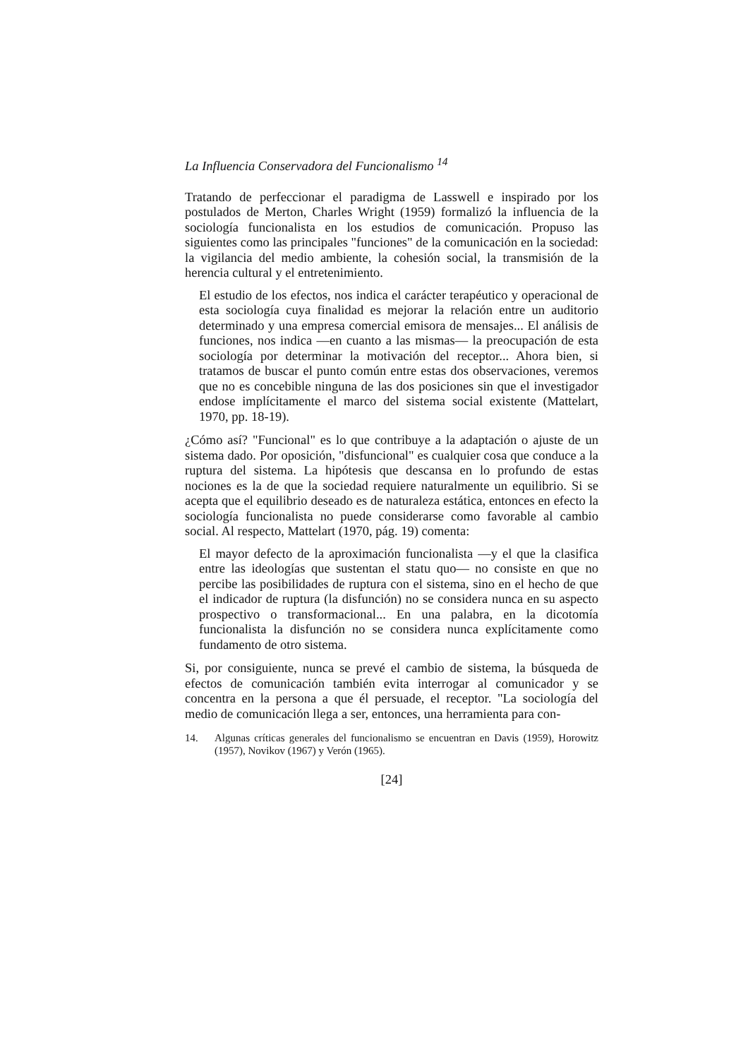La Influencia Conservadora del Funcionalismo <sup>14</sup>
Tratando de perfeccionar el paradigma de Lasswell e inspirado por los postulados de Merton, Charles Wright (1959) formalizó la influencia de la sociología funcionalista en los estudios de comunicación. Propuso las siguientes como las principales "funciones" de la comunicación en la sociedad: la vigilancia del medio ambiente, la cohesión social, la transmisión de la herencia cultural y el entretenimiento.
El estudio de los efectos, nos indica el carácter terapéutico y operacional de esta sociología cuya finalidad es mejorar la relación entre un auditorio determinado y una empresa comercial emisora de mensajes... El análisis de funciones, nos indica —en cuanto a las mismas— la preocupación de esta sociología por determinar la motivación del receptor... Ahora bien, si tratamos de buscar el punto común entre estas dos observaciones, veremos que no es concebible ninguna de las dos posiciones sin que el investigador endose implícitamente el marco del sistema social existente (Mattelart, 1970, pp. 18-19).
¿Cómo así? "Funcional" es lo que contribuye a la adaptación o ajuste de un sistema dado. Por oposición, "disfuncional" es cualquier cosa que conduce a la ruptura del sistema. La hipótesis que descansa en lo profundo de estas nociones es la de que la sociedad requiere naturalmente un equilibrio. Si se acepta que el equilibrio deseado es de naturaleza estática, entonces en efecto la sociología funcionalista no puede considerarse como favorable al cambio social. Al respecto, Mattelart (1970, pág. 19) comenta:
El mayor defecto de la aproximación funcionalista —y el que la clasifica entre las ideologías que sustentan el statu quo— no consiste en que no percibe las posibilidades de ruptura con el sistema, sino en el hecho de que el indicador de ruptura (la disfunción) no se considera nunca en su aspecto prospectivo o transformacional... En una palabra, en la dicotomía funcionalista la disfunción no se considera nunca explícitamente como fundamento de otro sistema.
Si, por consiguiente, nunca se prevé el cambio de sistema, la búsqueda de efectos de comunicación también evita interrogar al comunicador y se concentra en la persona a que él persuade, el receptor. "La sociología del medio de comunicación llega a ser, entonces, una herramienta para con-
14. Algunas críticas generales del funcionalismo se encuentran en Davis (1959), Horowitz (1957), Novikov (1967) y Verón (1965).
[24]